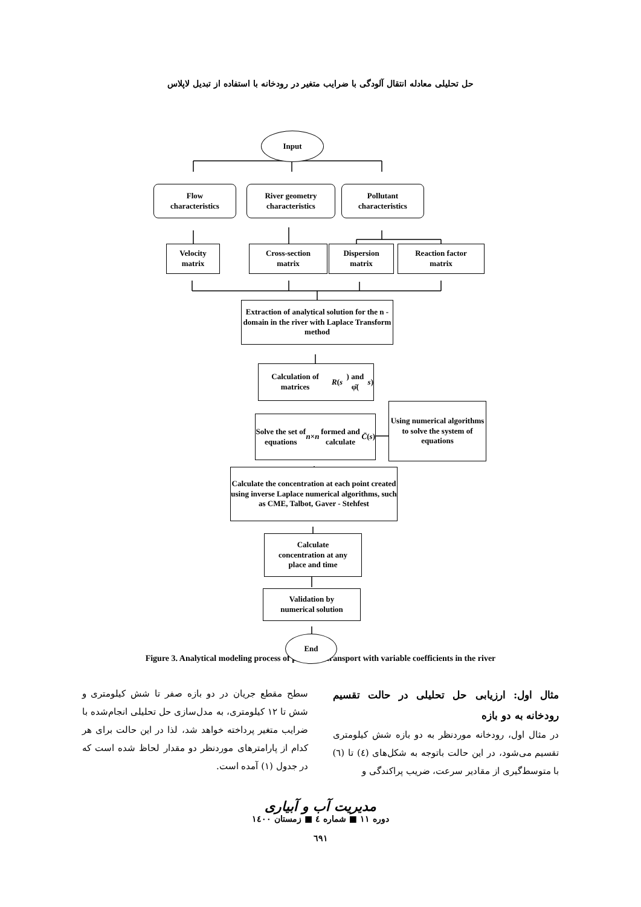حل تحلیلی معادله انتقال آلودگی با ضرایب متغیر در رودخانه با استفاده از تبدیل لاپلاس
Input
Flow
characteristics
River geometry
characteristics
Pollutant
characteristics
Velocity
matrix
Cross-section
matrix
Dispersion
matrix
Reaction factor
matrix
Extraction of analytical solution for the n - domain in the river with Laplace Transform method
Calculation of matrices
R (s) and φ̄(s)
Solve the set of equations
n × n formed and calculate
C̄ (s)
Using numerical algorithms to solve the system of equations
Calculate the concentration at each point created using inverse Laplace numerical algorithms, such as CME, Talbot, Gaver - Stehfest
Calculate
concentration at any
place and time
Validation by
numerical solution
End
Figure 3. Analytical modeling process of pollution transport with variable coefficients in the river
مثال اول: ارزیابی حل تحلیلی در حالت تقسیم رودخانه به دو بازه
در مثال اول، رودخانه موردنظر به دو بازه شش کیلومتری تقسیم می‌شود، در این حالت باتوجه به شکل‌های (٤) تا (٦) با متوسط‌گیری از مقادیر سرعت، ضریب پراکندگی و
سطح مقطع جریان در دو بازه صفر تا شش کیلومتری و شش تا ١٢ کیلومتری، به مدل‌سازی حل تحلیلی انجام‌شده با ضرایب متغیر پرداخته خواهد شد، لذا در این حالت برای هر کدام از پارامترهای موردنظر دو مقدار لحاظ شده است که در جدول (١) آمده است.
مدیریت آب و آبیاری
دوره ١١ ■ شماره ٤ ■ زمستان ١٤٠٠
٦٩١